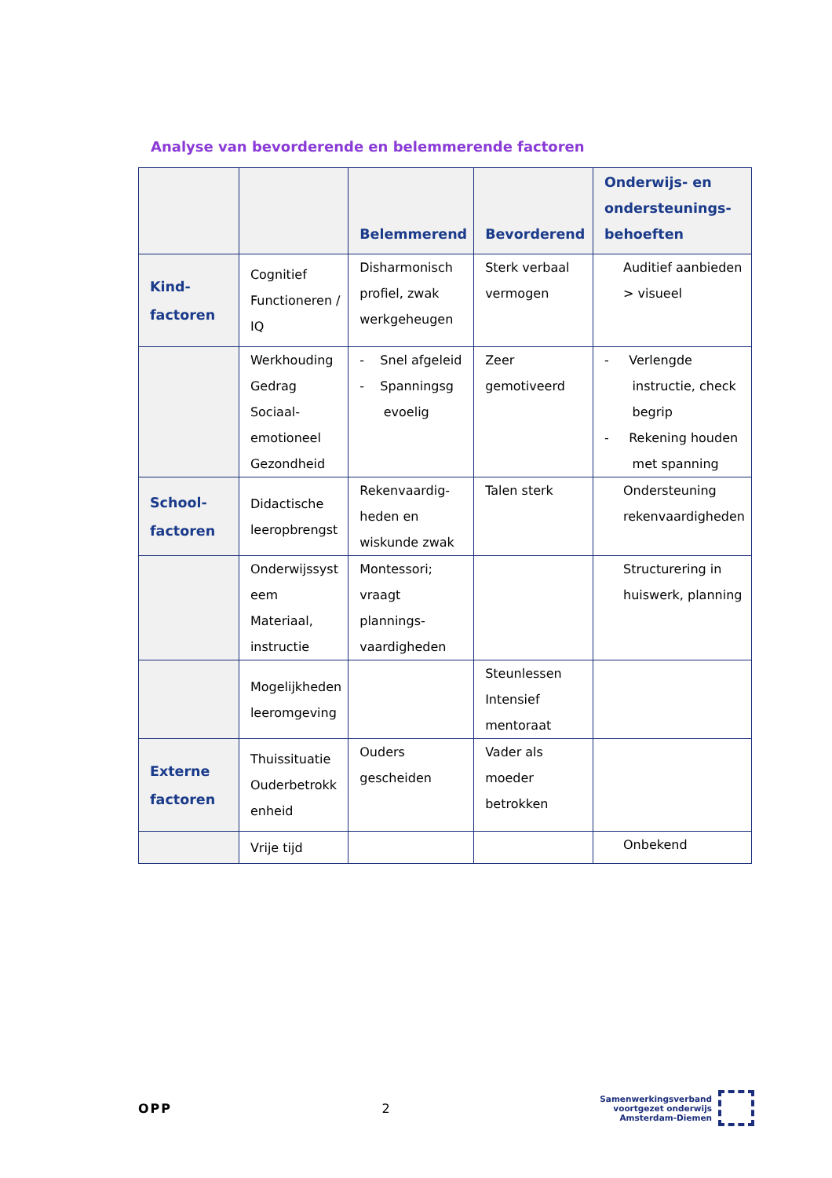Analyse van bevorderende en belemmerende factoren
| | | Belemmerend | Bevorderend | Onderwijs- en ondersteunings- behoeften |
| --- | --- | --- | --- | --- |
| Kind- factoren | Cognitief Functioneren / IQ | Disharmonisch profiel, zwak werkgeheugen | Sterk verbaal vermogen | Auditief aanbieden > visueel |
| | Werkhouding Gedrag Sociaal- emotioneel Gezondheid | - Snel afgeleid - Spanningsg evoelig | Zeer gemotiveerd | - Verlengde instructie, check begrip - Rekening houden met spanning |
| School- factoren | Didactische leeropbrengst | Rekenvaardig- heden en wiskunde zwak | Talen sterk | Ondersteuning rekenvaardigheden |
| | Onderwijssyst eem Materiaal, instructie | Montessori; vraagt plannings- vaardigheden | | Structurering in huiswerk, planning |
| | Mogelijkheden leeromgeving | | Steunlessen Intensief mentoraat | |
| Externe factoren | Thuissituatie Ouderbetrokk enheid | Ouders gescheiden | Vader als moeder betrokken | |
| | Vrije tijd | | | Onbekend |
OPP 2
Samenwerkingsverband
voortgezet onderwijs
Amsterdam-Diemen